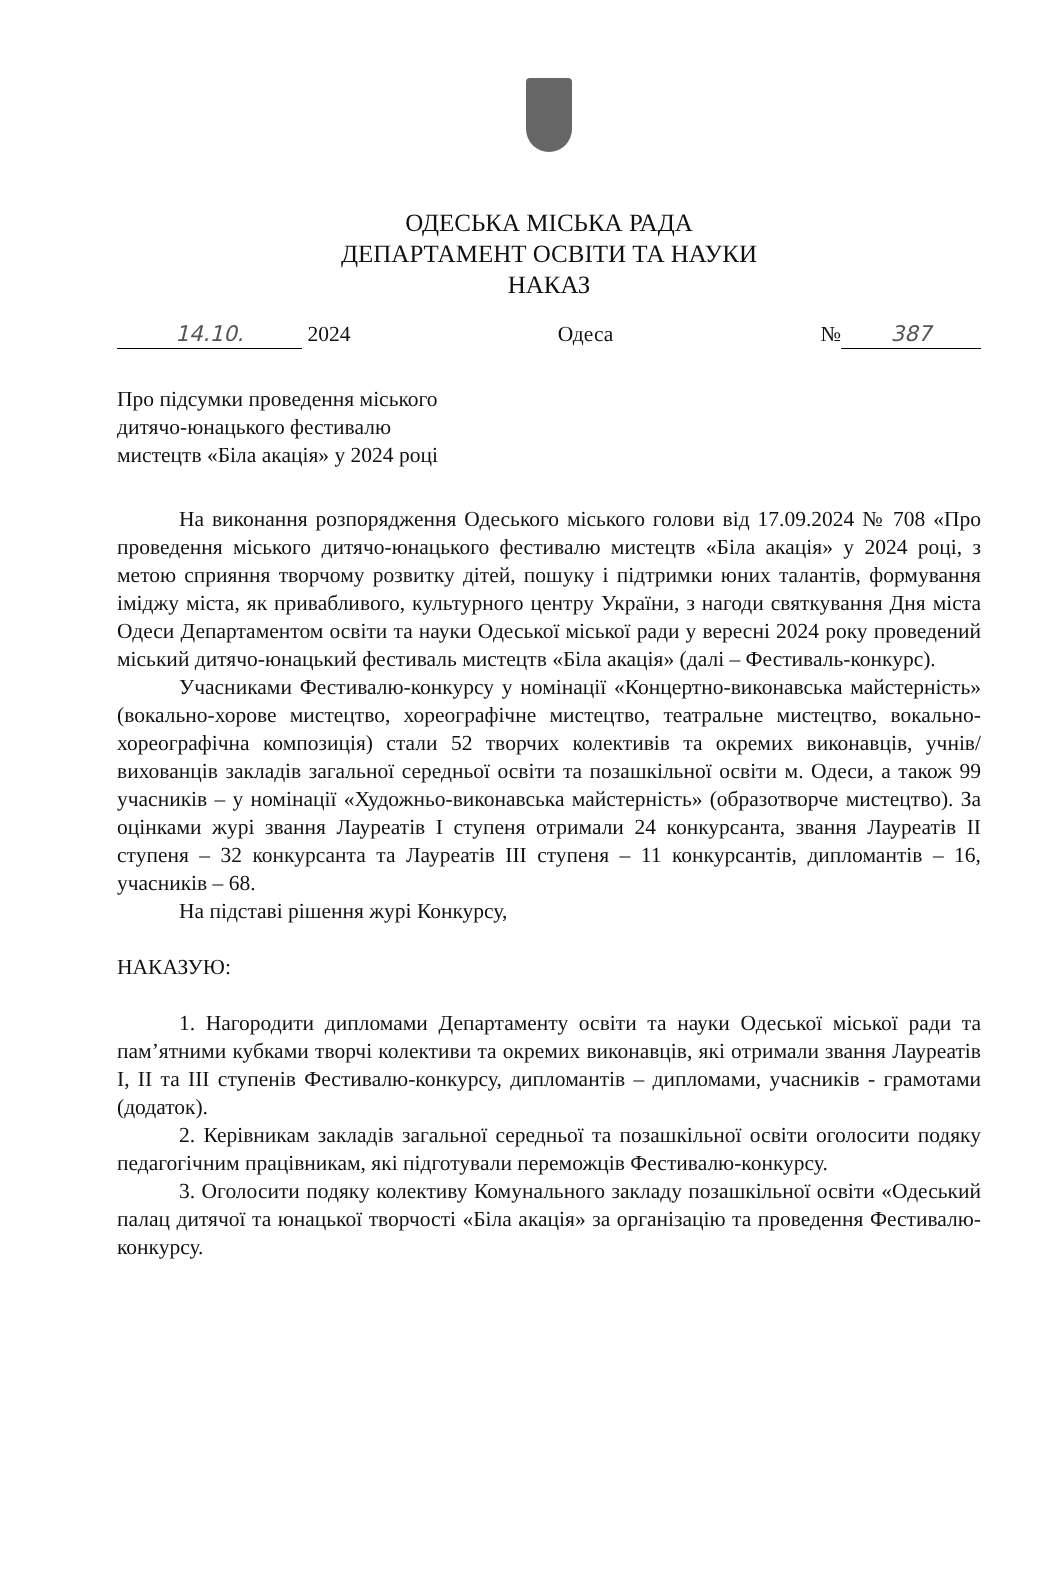ОДЕСЬКА МІСЬКА РАДА
ДЕПАРТАМЕНТ ОСВІТИ ТА НАУКИ
НАКАЗ
14.10. 2024 Одеса № 387
Про підсумки проведення міського
дитячо-юнацького фестивалю
мистецтв «Біла акація» у 2024 році
На виконання розпорядження Одеського міського голови від 17.09.2024 № 708 «Про проведення міського дитячо-юнацького фестивалю мистецтв «Біла акація» у 2024 році, з метою сприяння творчому розвитку дітей, пошуку і підтримки юних талантів, формування іміджу міста, як привабливого, культурного центру України, з нагоди святкування Дня міста Одеси Департаментом освіти та науки Одеської міської ради у вересні 2024 року проведений міський дитячо-юнацький фестиваль мистецтв «Біла акація» (далі – Фестиваль-конкурс).
Учасниками Фестивалю-конкурсу у номінації «Концертно-виконавська майстерність» (вокально-хорове мистецтво, хореографічне мистецтво, театральне мистецтво, вокально-хореографічна композиція) стали 52 творчих колективів та окремих виконавців, учнів/вихованців закладів загальної середньої освіти та позашкільної освіти м. Одеси, а також 99 учасників – у номінації «Художньо-виконавська майстерність» (образотворче мистецтво). За оцінками журі звання Лауреатів І ступеня отримали 24 конкурсанта, звання Лауреатів ІІ ступеня – 32 конкурсанта та Лауреатів ІІІ ступеня – 11 конкурсантів, дипломантів – 16, учасників – 68.
На підставі рішення журі Конкурсу,
НАКАЗУЮ:
1. Нагородити дипломами Департаменту освіти та науки Одеської міської ради та пам’ятними кубками творчі колективи та окремих виконавців, які отримали звання Лауреатів І, ІІ та ІІІ ступенів Фестивалю-конкурсу, дипломантів – дипломами, учасників - грамотами (додаток).
2. Керівникам закладів загальної середньої та позашкільної освіти оголосити подяку педагогічним працівникам, які підготували переможців Фестивалю-конкурсу.
3. Оголосити подяку колективу Комунального закладу позашкільної освіти «Одеський палац дитячої та юнацької творчості «Біла акація» за організацію та проведення Фестивалю-конкурсу.